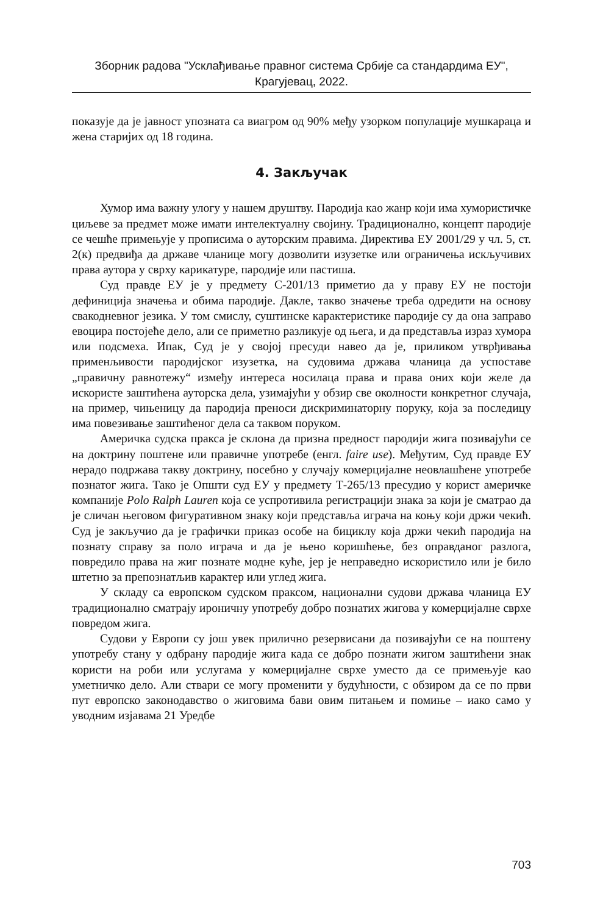Зборник радова "Усклађивање правног система Србије са стандардима ЕУ",
Крагујевац, 2022.
показује да је јавност упозната са виагром од 90% међу узорком популације мушкараца и жена старијих од 18 година.
4. Закључак
Хумор има важну улогу у нашем друштву. Пародија као жанр који има хумористичке циљеве за предмет може имати интелектуалну својину. Традиционално, концепт пародије се чешће примењује у прописима о ауторским правима. Директива ЕУ 2001/29 у чл. 5, ст. 2(к) предвиђа да државе чланице могу дозволити изузетке или ограничења искључивих права аутора у сврху карикатуре, пародије или пастиша.
Суд правде ЕУ је у предмету C-201/13 приметио да у праву ЕУ не постоји дефиниција значења и обима пародије. Дакле, такво значење треба одредити на основу свакодневног језика. У том смислу, суштинске карактеристике пародије су да она заправо евоцира постојеће дело, али се приметно разликује од њега, и да представља израз хумора или подсмеха. Ипак, Суд је у својој пресуди навео да је, приликом утврђивања применљивости пародијског изузетка, на судовима држава чланица да успоставе „правичну равнотежу“ између интереса носилаца права и права оних који желе да искористе заштићена ауторска дела, узимајући у обзир све околности конкретног случаја, на пример, чињеницу да пародија преноси дискриминаторну поруку, која за последицу има повезивање заштићеног дела са таквом поруком.
Америчка судска пракса је склона да призна предност пародији жига позивајући се на доктрину поштене или правичне употребе (енгл. faire use). Међутим, Суд правде ЕУ нерадо подржава такву доктрину, посебно у случају комерцијалне неовлашћене употребе познатог жига. Тако је Општи суд ЕУ у предмету Т-265/13 пресудио у корист америчке компаније Polo Ralph Lauren која се успротивила регистрацији знака за који је сматрао да је сличан његовом фигуративном знаку који представља играча на коњу који држи чекић. Суд је закључио да је графички приказ особе на бициклу која држи чекић пародија на познату справу за поло играча и да је њено коришћење, без оправданог разлога, повредило права на жиг познате модне куће, јер је неправедно искористило или је било штетно за препознатљив карактер или углед жига.
У складу са европском судском праксом, национални судови држава чланица ЕУ традиционално сматрају ироничну употребу добро познатих жигова у комерцијалне сврхе повредом жига.
Судови у Европи су још увек прилично резервисани да позивајући се на поштену употребу стану у одбрану пародије жига када се добро познати жигом заштићени знак користи на роби или услугама у комерцијалне сврхе уместо да се примењује као уметничко дело. Али ствари се могу променити у будућности, с обзиром да се по први пут европско законодавство о жиговима бави овим питањем и помиње – иако само у уводним изјавама 21 Уредбе
703